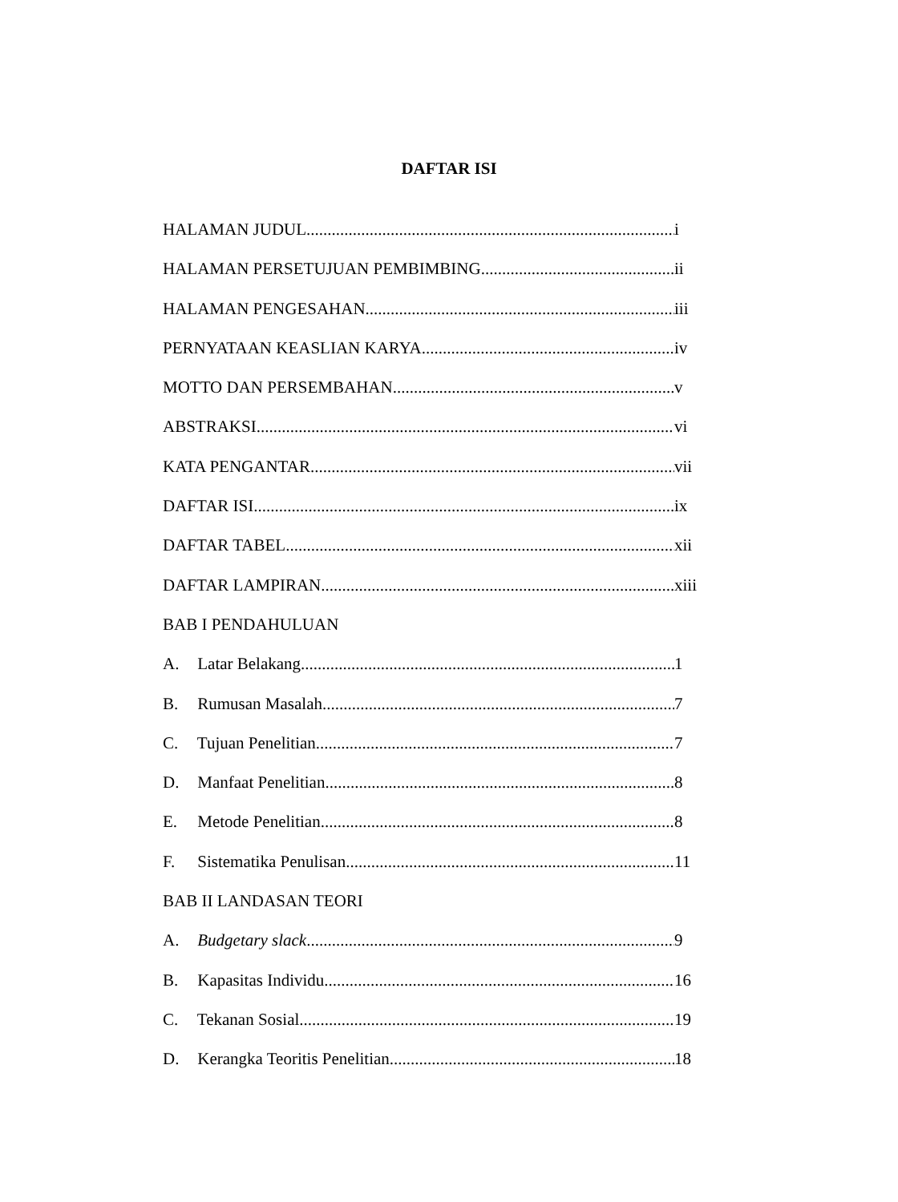DAFTAR ISI
HALAMAN JUDUL i
HALAMAN PERSETUJUAN PEMBIMBING ii
HALAMAN PENGESAHAN iii
PERNYATAAN KEASLIAN KARYA iv
MOTTO DAN PERSEMBAHAN v
ABSTRAKSI vi
KATA PENGANTAR vii
DAFTAR ISI ix
DAFTAR TABEL xii
DAFTAR LAMPIRAN xiii
BAB I PENDAHULUAN
A. Latar Belakang 1
B. Rumusan Masalah 7
C. Tujuan Penelitian 7
D. Manfaat Penelitian 8
E. Metode Penelitian 8
F. Sistematika Penulisan 11
BAB II LANDASAN TEORI
A. Budgetary slack 9
B. Kapasitas Individu 16
C. Tekanan Sosial 19
D. Kerangka Teoritis Penelitian 18